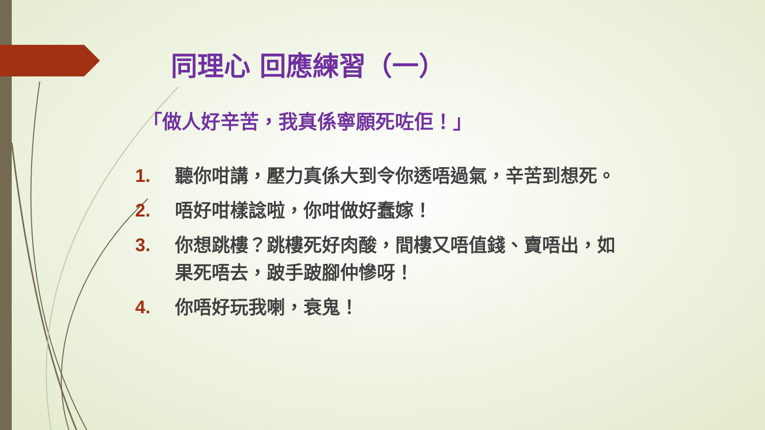同理心 回應練習（一）
「做人好辛苦，我真係寧願死咗佢！」
1. 聽你咁講，壓力真係大到令你透唔過氣，辛苦到想死。
2. 唔好咁樣諗啦，你咁做好蠢嫁！
3. 你想跳樓？跳樓死好肉酸，間樓又唔值錢、賣唔出，如果死唔去，跛手跛腳仲慘呀！
4. 你唔好玩我喇，衰鬼！